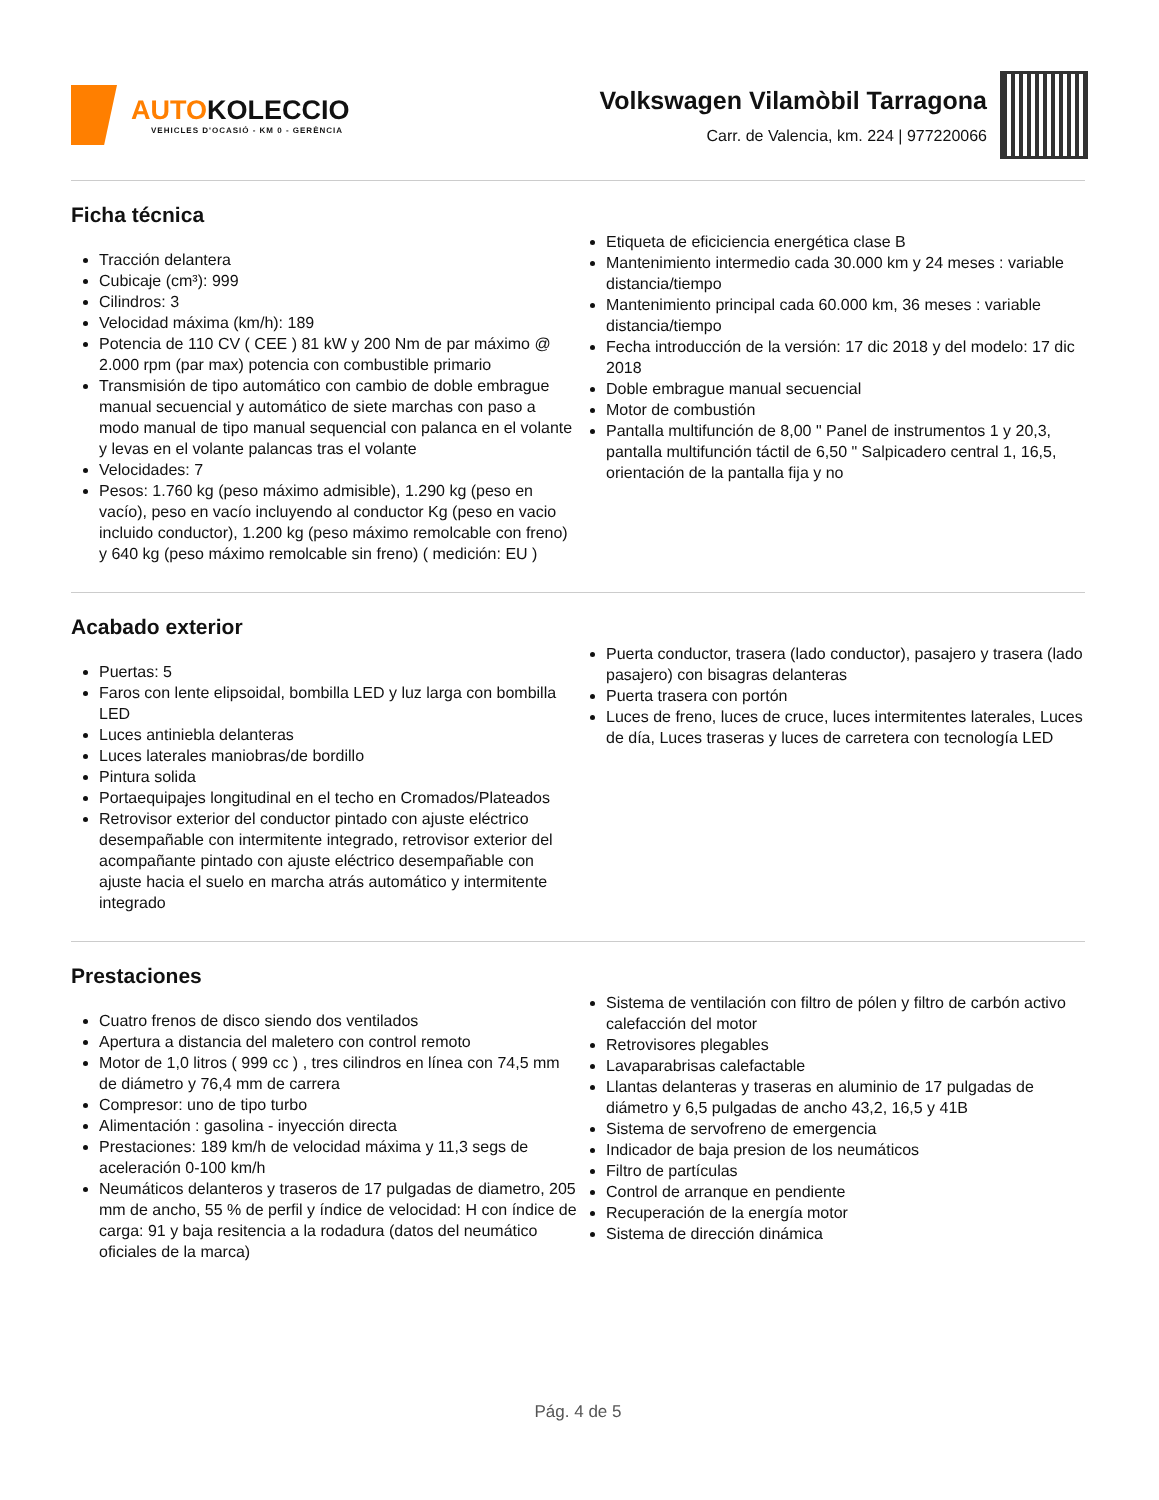AUTOKOLECCIO
VEHICLES D'OCASIÓ - KM 0 - GERÈNCIA
Volkswagen Vilamòbil Tarragona
Carr. de Valencia, km. 224 | 977220066
Ficha técnica
Tracción delantera
Cubicaje (cm³): 999
Cilindros: 3
Velocidad máxima (km/h): 189
Potencia de 110 CV ( CEE ) 81 kW y 200 Nm de par máximo @ 2.000 rpm (par max) potencia con combustible primario
Transmisión de tipo automático con cambio de doble embrague manual secuencial y automático de siete marchas con paso a modo manual de tipo manual sequencial con palanca en el volante y levas en el volante palancas tras el volante
Velocidades: 7
Pesos: 1.760 kg (peso máximo admisible), 1.290 kg (peso en vacío), peso en vacío incluyendo al conductor Kg (peso en vacio incluido conductor), 1.200 kg (peso máximo remolcable con freno) y 640 kg (peso máximo remolcable sin freno) ( medición: EU )
Etiqueta de eficiciencia energética clase B
Mantenimiento intermedio cada 30.000 km y 24 meses : variable distancia/tiempo
Mantenimiento principal cada 60.000 km, 36 meses : variable distancia/tiempo
Fecha introducción de la versión: 17 dic 2018 y del modelo: 17 dic 2018
Doble embrague manual secuencial
Motor de combustión
Pantalla multifunción de 8,00 " Panel de instrumentos 1 y 20,3, pantalla multifunción táctil de 6,50 " Salpicadero central 1, 16,5, orientación de la pantalla fija y no
Acabado exterior
Puertas: 5
Faros con lente elipsoidal, bombilla LED y luz larga con bombilla LED
Luces antiniebla delanteras
Luces laterales maniobras/de bordillo
Pintura solida
Portaequipajes longitudinal en el techo en Cromados/Plateados
Retrovisor exterior del conductor pintado con ajuste eléctrico desempañable con intermitente integrado, retrovisor exterior del acompañante pintado con ajuste eléctrico desempañable con ajuste hacia el suelo en marcha atrás automático y intermitente integrado
Puerta conductor, trasera (lado conductor), pasajero y trasera (lado pasajero) con bisagras delanteras
Puerta trasera con portón
Luces de freno, luces de cruce, luces intermitentes laterales, Luces de día, Luces traseras y luces de carretera con tecnología LED
Prestaciones
Cuatro frenos de disco siendo dos ventilados
Apertura a distancia del maletero con control remoto
Motor de 1,0 litros ( 999 cc ) , tres cilindros en línea con 74,5 mm de diámetro y 76,4 mm de carrera
Compresor: uno de tipo turbo
Alimentación : gasolina - inyección directa
Prestaciones: 189 km/h de velocidad máxima y 11,3 segs de aceleración 0-100 km/h
Neumáticos delanteros y traseros de 17 pulgadas de diametro, 205 mm de ancho, 55 % de perfil y índice de velocidad: H con índice de carga: 91 y baja resitencia a la rodadura (datos del neumático oficiales de la marca)
Sistema de ventilación con filtro de pólen y filtro de carbón activo calefacción del motor
Retrovisores plegables
Lavaparabrisas calefactable
Llantas delanteras y traseras en aluminio de 17 pulgadas de diámetro y 6,5 pulgadas de ancho 43,2, 16,5 y 41B
Sistema de servofreno de emergencia
Indicador de baja presion de los neumáticos
Filtro de partículas
Control de arranque en pendiente
Recuperación de la energía motor
Sistema de dirección dinámica
Pág. 4 de 5